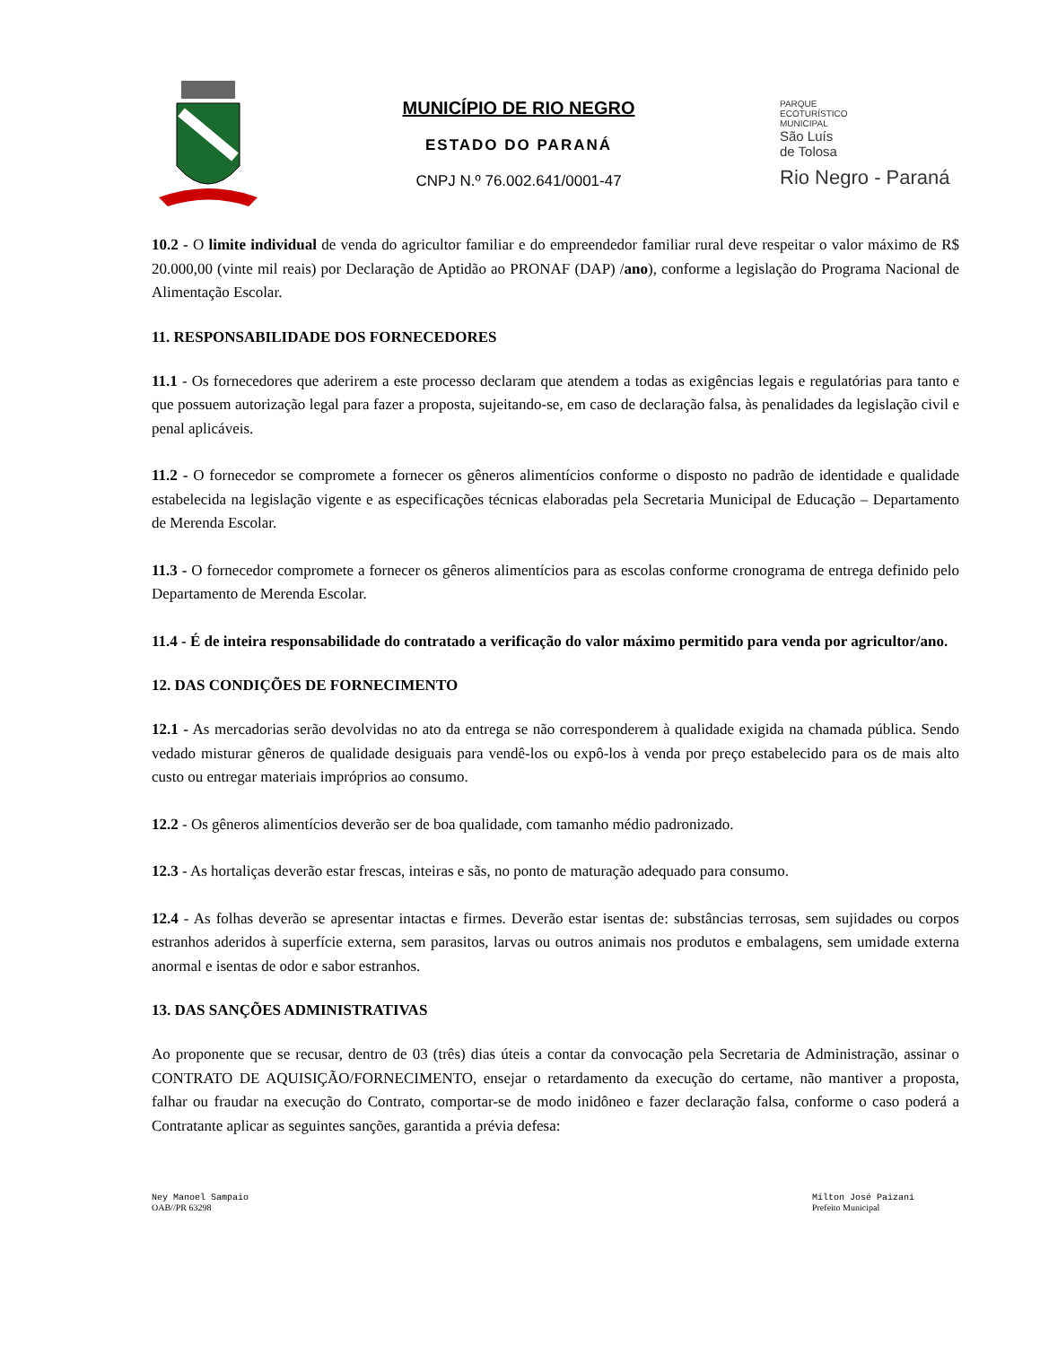MUNICÍPIO DE RIO NEGRO
ESTADO DO PARANÁ
CNPJ N.º 76.002.641/0001-47
PARQUE
ECOTURÍSTICO
MUNICIPAL
São Luís
de Tolosa
Rio Negro - Paraná
10.2 - O limite individual de venda do agricultor familiar e do empreendedor familiar rural deve respeitar o valor máximo de R$ 20.000,00 (vinte mil reais) por Declaração de Aptidão ao PRONAF (DAP) /ano), conforme a legislação do Programa Nacional de Alimentação Escolar.
11. RESPONSABILIDADE DOS FORNECEDORES
11.1 - Os fornecedores que aderirem a este processo declaram que atendem a todas as exigências legais e regulatórias para tanto e que possuem autorização legal para fazer a proposta, sujeitando-se, em caso de declaração falsa, às penalidades da legislação civil e penal aplicáveis.
11.2 - O fornecedor se compromete a fornecer os gêneros alimentícios conforme o disposto no padrão de identidade e qualidade estabelecida na legislação vigente e as especificações técnicas elaboradas pela Secretaria Municipal de Educação – Departamento de Merenda Escolar.
11.3 - O fornecedor compromete a fornecer os gêneros alimentícios para as escolas conforme cronograma de entrega definido pelo Departamento de Merenda Escolar.
11.4 - É de inteira responsabilidade do contratado a verificação do valor máximo permitido para venda por agricultor/ano.
12. DAS CONDIÇÕES DE FORNECIMENTO
12.1 - As mercadorias serão devolvidas no ato da entrega se não corresponderem à qualidade exigida na chamada pública. Sendo vedado misturar gêneros de qualidade desiguais para vendê-los ou expô-los à venda por preço estabelecido para os de mais alto custo ou entregar materiais impróprios ao consumo.
12.2 - Os gêneros alimentícios deverão ser de boa qualidade, com tamanho médio padronizado.
12.3 - As hortaliças deverão estar frescas, inteiras e sãs, no ponto de maturação adequado para consumo.
12.4 - As folhas deverão se apresentar intactas e firmes. Deverão estar isentas de: substâncias terrosas, sem sujidades ou corpos estranhos aderidos à superfície externa, sem parasitos, larvas ou outros animais nos produtos e embalagens, sem umidade externa anormal e isentas de odor e sabor estranhos.
13. DAS SANÇÕES ADMINISTRATIVAS
Ao proponente que se recusar, dentro de 03 (três) dias úteis a contar da convocação pela Secretaria de Administração, assinar o CONTRATO DE AQUISIÇÃO/FORNECIMENTO, ensejar o retardamento da execução do certame, não mantiver a proposta, falhar ou fraudar na execução do Contrato, comportar-se de modo inidôneo e fazer declaração falsa, conforme o caso poderá a Contratante aplicar as seguintes sanções, garantida a prévia defesa:
Ney Manoel Sampaio
OAB//PR 63298
Milton José Paizani
Prefeito Municipal